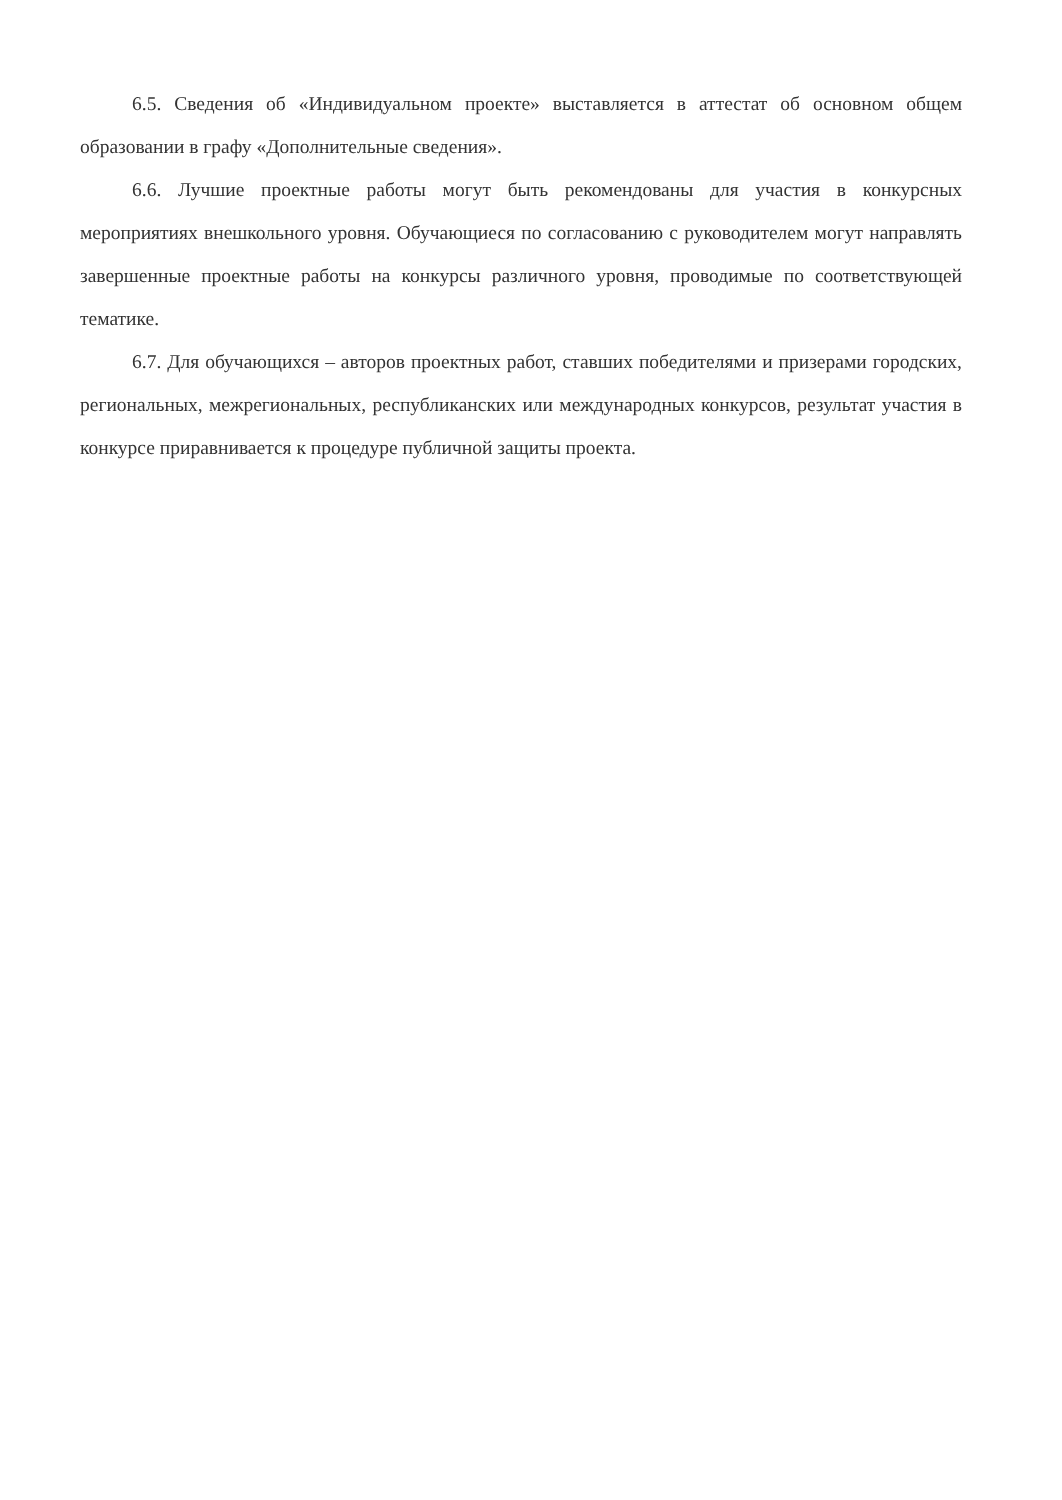6.5. Сведения об «Индивидуальном проекте» выставляется в аттестат об основном общем образовании в графу «Дополнительные сведения».
6.6. Лучшие проектные работы могут быть рекомендованы для участия в конкурсных мероприятиях внешкольного уровня. Обучающиеся по согласованию с руководителем могут направлять завершенные проектные работы на конкурсы различного уровня, проводимые по соответствующей тематике.
6.7. Для обучающихся – авторов проектных работ, ставших победителями и призерами городских, региональных, межрегиональных, республиканских или международных конкурсов, результат участия в конкурсе приравнивается к процедуре публичной защиты проекта.